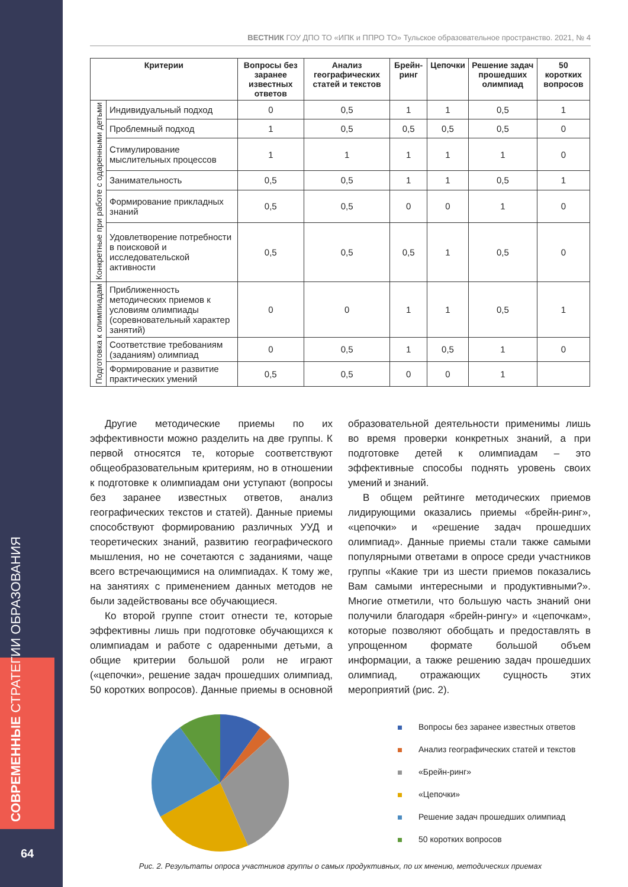СОВРЕМЕННЫЕ СТРАТЕГИИ ОБРАЗОВАНИЯ
64
ВЕСТНИК ГОУ ДПО ТО «ИПК и ППРО ТО» Тульское образовательное пространство. 2021, № 4
| Критерии | | Вопросы без заранее известных ответов | Анализ географических статей и текстов | Брейн-ринг | Цепочки | Решение задач прошедших олимпиад | 50 коротких вопросов |
| --- | --- | --- | --- | --- | --- | --- | --- |
| Конкретные при работе с одаренными детьми | Индивидуальный подход | 0 | 0,5 | 1 | 1 | 0,5 | 1 |
| | Проблемный подход | 1 | 0,5 | 0,5 | 0,5 | 0,5 | 0 |
| | Стимулирование мыслительных процессов | 1 | 1 | 1 | 1 | 1 | 0 |
| | Занимательность | 0,5 | 0,5 | 1 | 1 | 0,5 | 1 |
| | Формирование прикладных знаний | 0,5 | 0,5 | 0 | 0 | 1 | 0 |
| | Удовлетворение потребности в поисковой и исследовательской активности | 0,5 | 0,5 | 0,5 | 1 | 0,5 | 0 |
| Подготовка к олимпиадам | Приближенность методических приемов к условиям олимпиады (соревновательный характер занятий) | 0 | 0 | 1 | 1 | 0,5 | 1 |
| | Соответствие требованиям (заданиям) олимпиад | 0 | 0,5 | 1 | 0,5 | 1 | 0 |
| | Формирование и развитие практических умений | 0,5 | 0,5 | 0 | 0 | 1 | |
Другие методические приемы по их эффективности можно разделить на две группы. К первой относятся те, которые соответствуют общеобразовательным критериям, но в отношении к подготовке к олимпиадам они уступают (вопросы без заранее известных ответов, анализ географических текстов и статей). Данные приемы способствуют формированию различных УУД и теоретических знаний, развитию географического мышления, но не сочетаются с заданиями, чаще всего встречающимися на олимпиадах. К тому же, на занятиях с применением данных методов не были задействованы все обучающиеся.
Ко второй группе стоит отнести те, которые эффективны лишь при подготовке обучающихся к олимпиадам и работе с одаренными детьми, а общие критерии большой роли не играют («цепочки», решение задач прошедших олимпиад, 50 коротких вопросов). Данные приемы в основной образовательной деятельности применимы лишь во время проверки конкретных знаний, а при подготовке детей к олимпиадам – это эффективные способы поднять уровень своих умений и знаний.
В общем рейтинге методических приемов лидирующими оказались приемы «брейн-ринг», «цепочки» и «решение задач прошедших олимпиад». Данные приемы стали также самыми популярными ответами в опросе среди участников группы «Какие три из шести приемов показались Вам самыми интересными и продуктивными?». Многие отметили, что большую часть знаний они получили благодаря «брейн-рингу» и «цепочкам», которые позволяют обобщать и предоставлять в упрощенном формате большой объем информации, а также решению задач прошедших олимпиад, отражающих сущность этих мероприятий (рис. 2).
Вопросы без заранее известных ответов
Анализ географических статей и текстов
«Брейн-ринг»
«Цепочки»
Решение задач прошедших олимпиад
50 коротких вопросов
Рис. 2. Результаты опроса участников группы о самых продуктивных, по их мнению, методических приемах